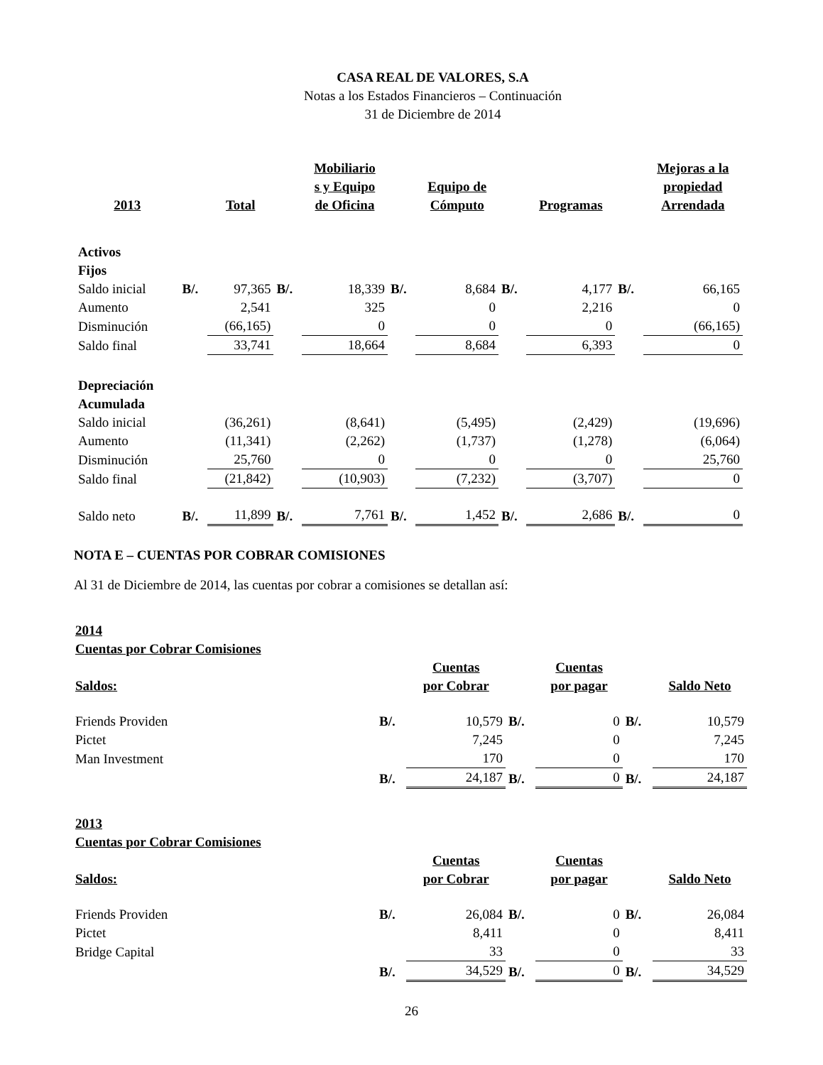CASA REAL DE VALORES, S.A
Notas a los Estados Financieros – Continuación
31 de Diciembre de 2014
| 2013 | | Total | | Mobiliario s y Equipo de Oficina | | Equipo de Cómputo | | Programas | | Mejoras a la propiedad Arrendada |
| --- | --- | --- | --- | --- | --- | --- | --- | --- | --- | --- |
| Activos Fijos | | | | | | | | | | |
| Saldo inicial | B/. | 97,365 | B/. | 18,339 | B/. | 8,684 | B/. | 4,177 | B/. | 66,165 |
| Aumento | | 2,541 | | 325 | | 0 | | 2,216 | | 0 |
| Disminución | | (66,165) | | 0 | | 0 | | 0 | | (66,165) |
| Saldo final | | 33,741 | | 18,664 | | 8,684 | | 6,393 | | 0 |
| Depreciación Acumulada | | | | | | | | | | |
| Saldo inicial | | (36,261) | | (8,641) | | (5,495) | | (2,429) | | (19,696) |
| Aumento | | (11,341) | | (2,262) | | (1,737) | | (1,278) | | (6,064) |
| Disminución | | 25,760 | | 0 | | 0 | | 0 | | 25,760 |
| Saldo final | | (21,842) | | (10,903) | | (7,232) | | (3,707) | | 0 |
| Saldo neto | B/. | 11,899 | B/. | 7,761 | B/. | 1,452 | B/. | 2,686 | B/. | 0 |
NOTA E – CUENTAS POR COBRAR COMISIONES
Al 31 de Diciembre de 2014, las cuentas por cobrar a comisiones se detallan así:
2014
Cuentas por Cobrar Comisiones
| Saldos: | | Cuentas por Cobrar | | Cuentas por pagar | | Saldo Neto |
| --- | --- | --- | --- | --- | --- | --- |
| Friends Providen | B/. | 10,579 | B/. | 0 | B/. | 10,579 |
| Pictet | | 7,245 | | 0 | | 7,245 |
| Man Investment | | 170 | | 0 | | 170 |
| | B/. | 24,187 | B/. | 0 | B/. | 24,187 |
2013
Cuentas por Cobrar Comisiones
| Saldos: | | Cuentas por Cobrar | | Cuentas por pagar | | Saldo Neto |
| --- | --- | --- | --- | --- | --- | --- |
| Friends Providen | B/. | 26,084 | B/. | 0 | B/. | 26,084 |
| Pictet | | 8,411 | | 0 | | 8,411 |
| Bridge Capital | | 33 | | 0 | | 33 |
| | B/. | 34,529 | B/. | 0 | B/. | 34,529 |
26